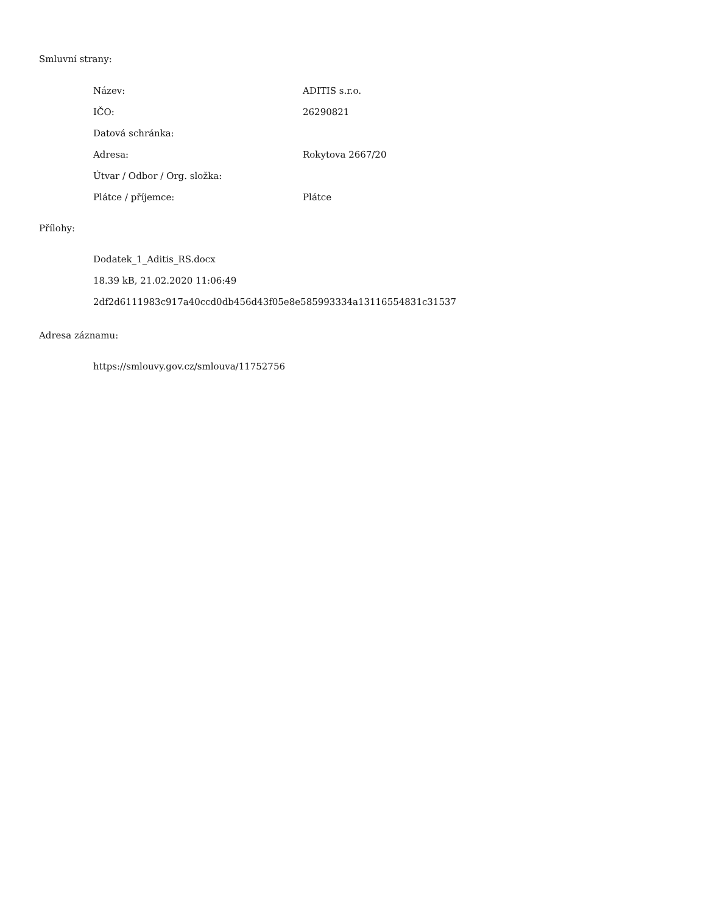Smluvní strany:
| Název: | ADITIS s.r.o. |
| IČO: | 26290821 |
| Datová schránka: | |
| Adresa: | Rokytova 2667/20 |
| Útvar / Odbor / Org. složka: | |
| Plátce / příjemce: | Plátce |
Přílohy:
Dodatek_1_Aditis_RS.docx
18.39 kB, 21.02.2020 11:06:49
2df2d6111983c917a40ccd0db456d43f05e8e585993334a13116554831c31537
Adresa záznamu:
https://smlouvy.gov.cz/smlouva/11752756